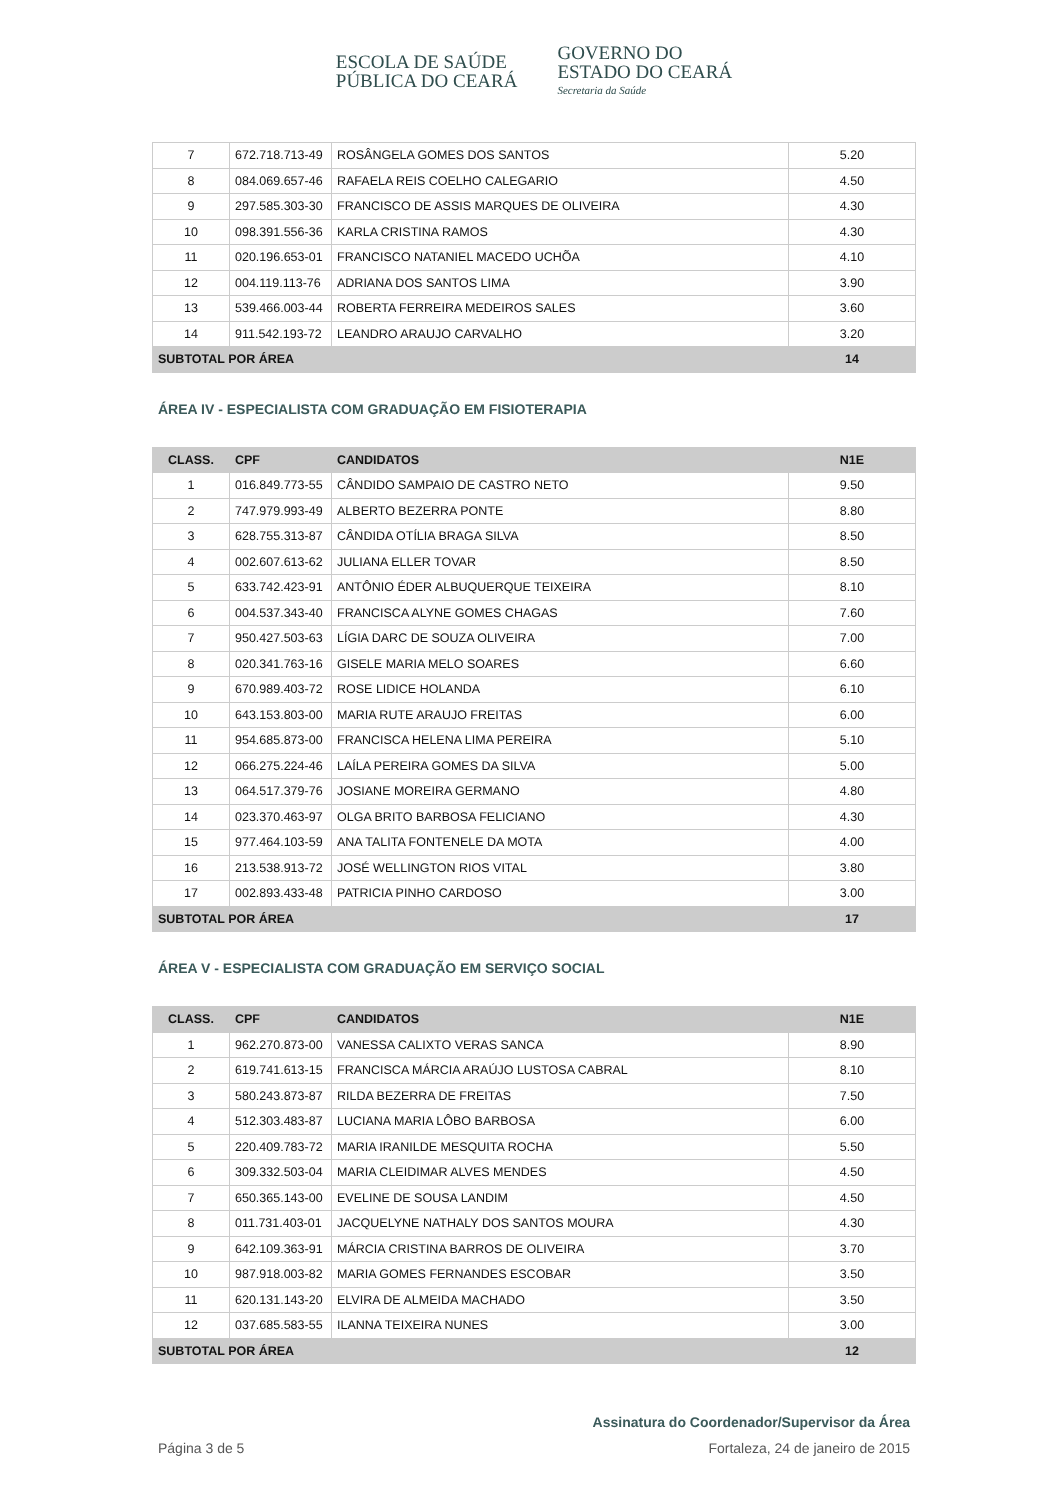ESCOLA DE SAÚDE
PÚBLICA DO CEARÁ
GOVERNO DO
ESTADO DO CEARÁ
Secretaria da Saúde
| 7 | 672.718.713-49 | ROSÂNGELA GOMES DOS SANTOS | 5.20 |
| 8 | 084.069.657-46 | RAFAELA REIS COELHO CALEGARIO | 4.50 |
| 9 | 297.585.303-30 | FRANCISCO DE ASSIS MARQUES DE OLIVEIRA | 4.30 |
| 10 | 098.391.556-36 | KARLA CRISTINA RAMOS | 4.30 |
| 11 | 020.196.653-01 | FRANCISCO NATANIEL MACEDO UCHÕA | 4.10 |
| 12 | 004.119.113-76 | ADRIANA DOS SANTOS LIMA | 3.90 |
| 13 | 539.466.003-44 | ROBERTA FERREIRA MEDEIROS SALES | 3.60 |
| 14 | 911.542.193-72 | LEANDRO ARAUJO CARVALHO | 3.20 |
| SUBTOTAL POR ÁREA | | | 14 |
ÁREA IV - ESPECIALISTA COM GRADUAÇÃO EM FISIOTERAPIA
| CLASS. | CPF | CANDIDATOS | N1E |
| --- | --- | --- | --- |
| 1 | 016.849.773-55 | CÂNDIDO SAMPAIO DE CASTRO NETO | 9.50 |
| 2 | 747.979.993-49 | ALBERTO BEZERRA PONTE | 8.80 |
| 3 | 628.755.313-87 | CÂNDIDA OTÍLIA BRAGA SILVA | 8.50 |
| 4 | 002.607.613-62 | JULIANA ELLER TOVAR | 8.50 |
| 5 | 633.742.423-91 | ANTÔNIO ÉDER ALBUQUERQUE TEIXEIRA | 8.10 |
| 6 | 004.537.343-40 | FRANCISCA ALYNE GOMES CHAGAS | 7.60 |
| 7 | 950.427.503-63 | LÍGIA DARC DE SOUZA OLIVEIRA | 7.00 |
| 8 | 020.341.763-16 | GISELE MARIA MELO SOARES | 6.60 |
| 9 | 670.989.403-72 | ROSE LIDICE HOLANDA | 6.10 |
| 10 | 643.153.803-00 | MARIA RUTE ARAUJO FREITAS | 6.00 |
| 11 | 954.685.873-00 | FRANCISCA HELENA LIMA PEREIRA | 5.10 |
| 12 | 066.275.224-46 | LAÍLA PEREIRA GOMES DA SILVA | 5.00 |
| 13 | 064.517.379-76 | JOSIANE MOREIRA GERMANO | 4.80 |
| 14 | 023.370.463-97 | OLGA BRITO BARBOSA FELICIANO | 4.30 |
| 15 | 977.464.103-59 | ANA TALITA FONTENELE DA MOTA | 4.00 |
| 16 | 213.538.913-72 | JOSÉ WELLINGTON RIOS VITAL | 3.80 |
| 17 | 002.893.433-48 | PATRICIA PINHO CARDOSO | 3.00 |
| SUBTOTAL POR ÁREA | | | 17 |
ÁREA V - ESPECIALISTA COM GRADUAÇÃO EM SERVIÇO SOCIAL
| CLASS. | CPF | CANDIDATOS | N1E |
| --- | --- | --- | --- |
| 1 | 962.270.873-00 | VANESSA CALIXTO VERAS SANCA | 8.90 |
| 2 | 619.741.613-15 | FRANCISCA MÁRCIA ARAÚJO LUSTOSA CABRAL | 8.10 |
| 3 | 580.243.873-87 | RILDA BEZERRA DE FREITAS | 7.50 |
| 4 | 512.303.483-87 | LUCIANA MARIA LÔBO BARBOSA | 6.00 |
| 5 | 220.409.783-72 | MARIA IRANILDE MESQUITA ROCHA | 5.50 |
| 6 | 309.332.503-04 | MARIA CLEIDIMAR ALVES MENDES | 4.50 |
| 7 | 650.365.143-00 | EVELINE DE SOUSA LANDIM | 4.50 |
| 8 | 011.731.403-01 | JACQUELYNE NATHALY DOS SANTOS MOURA | 4.30 |
| 9 | 642.109.363-91 | MÁRCIA CRISTINA BARROS DE OLIVEIRA | 3.70 |
| 10 | 987.918.003-82 | MARIA GOMES FERNANDES ESCOBAR | 3.50 |
| 11 | 620.131.143-20 | ELVIRA DE ALMEIDA MACHADO | 3.50 |
| 12 | 037.685.583-55 | ILANNA TEIXEIRA NUNES | 3.00 |
| SUBTOTAL POR ÁREA | | | 12 |
Assinatura do Coordenador/Supervisor da Área
Página 3 de 5 Fortaleza, 24 de janeiro de 2015